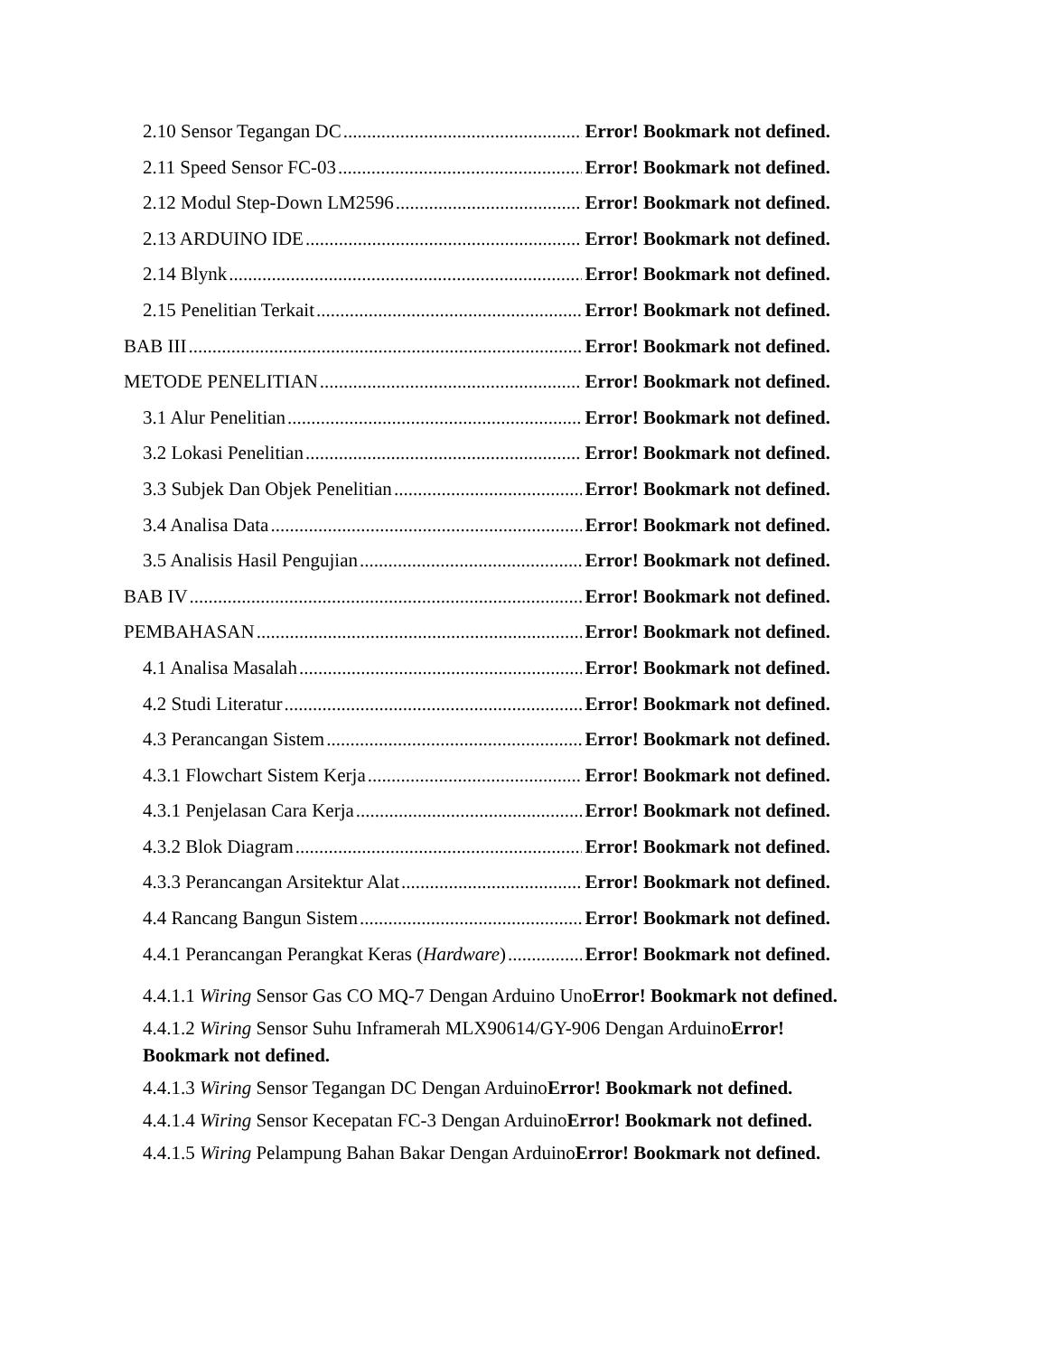2.10 Sensor Tegangan DC Error! Bookmark not defined.
2.11 Speed Sensor FC-03 Error! Bookmark not defined.
2.12 Modul Step-Down LM2596 Error! Bookmark not defined.
2.13 ARDUINO IDE Error! Bookmark not defined.
2.14 Blynk Error! Bookmark not defined.
2.15 Penelitian Terkait Error! Bookmark not defined.
BAB III Error! Bookmark not defined.
METODE PENELITIAN Error! Bookmark not defined.
3.1 Alur Penelitian Error! Bookmark not defined.
3.2 Lokasi Penelitian Error! Bookmark not defined.
3.3 Subjek Dan Objek Penelitian Error! Bookmark not defined.
3.4 Analisa Data Error! Bookmark not defined.
3.5 Analisis Hasil Pengujian Error! Bookmark not defined.
BAB IV Error! Bookmark not defined.
PEMBAHASAN Error! Bookmark not defined.
4.1 Analisa Masalah Error! Bookmark not defined.
4.2 Studi Literatur Error! Bookmark not defined.
4.3 Perancangan Sistem Error! Bookmark not defined.
4.3.1 Flowchart Sistem Kerja Error! Bookmark not defined.
4.3.1 Penjelasan Cara Kerja Error! Bookmark not defined.
4.3.2 Blok Diagram Error! Bookmark not defined.
4.3.3 Perancangan Arsitektur Alat Error! Bookmark not defined.
4.4 Rancang Bangun Sistem Error! Bookmark not defined.
4.4.1 Perancangan Perangkat Keras (Hardware) Error! Bookmark not defined.
4.4.1.1 Wiring Sensor Gas CO MQ-7 Dengan Arduino UnoError! Bookmark not defined.
4.4.1.2 Wiring Sensor Suhu Inframerah MLX90614/GY-906 Dengan ArduinoError!
Bookmark not defined.
4.4.1.3 Wiring Sensor Tegangan DC Dengan ArduinoError! Bookmark not defined.
4.4.1.4 Wiring Sensor Kecepatan FC-3 Dengan ArduinoError! Bookmark not defined.
4.4.1.5 Wiring Pelampung Bahan Bakar Dengan ArduinoError! Bookmark not defined.